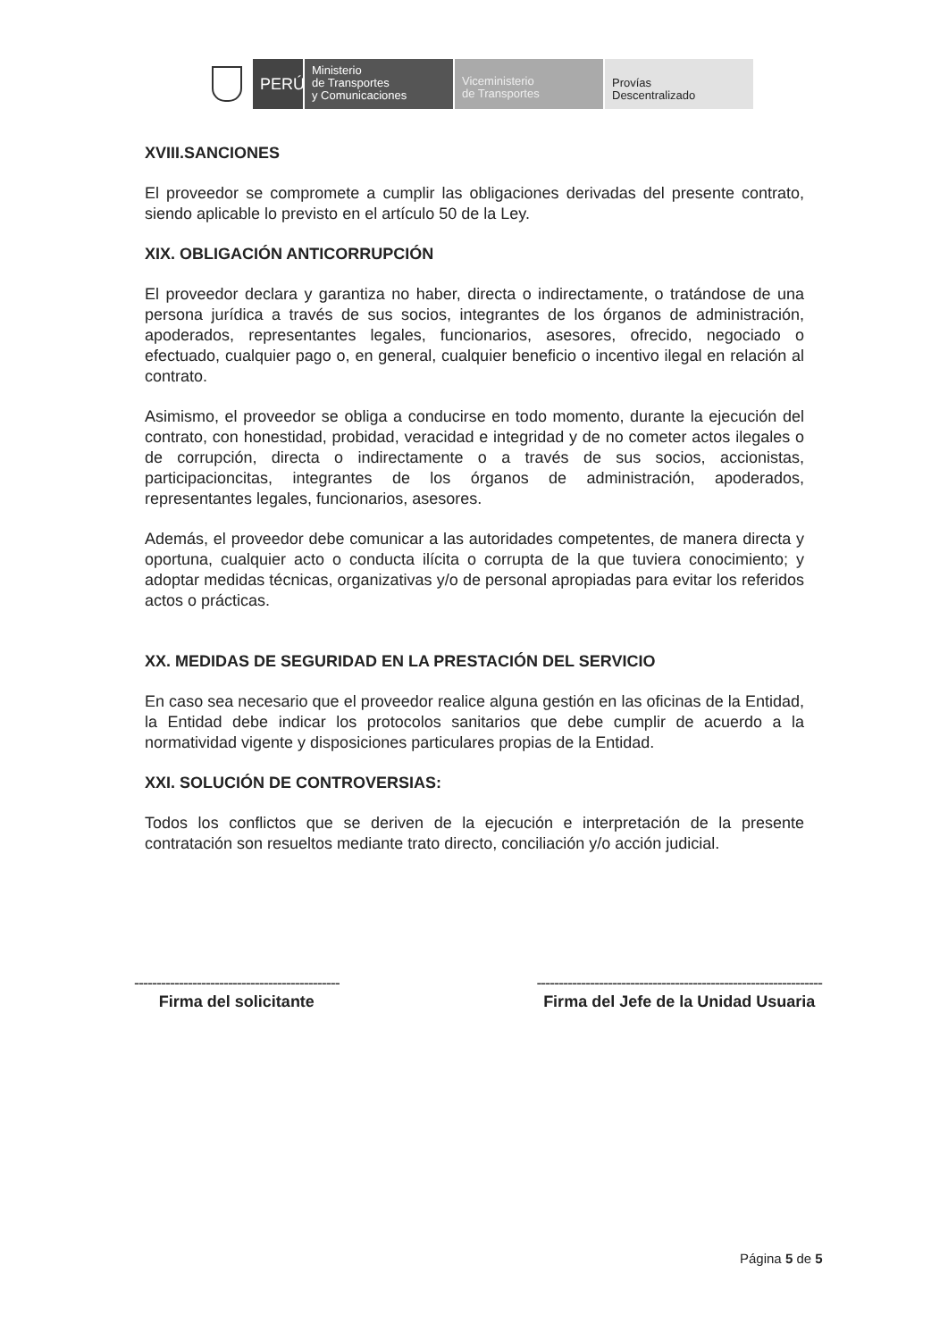PERÚ
Ministerio
de Transportes
y Comunicaciones
Viceministerio
de Transportes
Provías
Descentralizado
XVIII.SANCIONES
El proveedor se compromete a cumplir las obligaciones derivadas del presente contrato, siendo aplicable lo previsto en el artículo 50 de la Ley.
XIX. OBLIGACIÓN ANTICORRUPCIÓN
El proveedor declara y garantiza no haber, directa o indirectamente, o tratándose de una persona jurídica a través de sus socios, integrantes de los órganos de administración, apoderados, representantes legales, funcionarios, asesores, ofrecido, negociado o efectuado, cualquier pago o, en general, cualquier beneficio o incentivo ilegal en relación al contrato.
Asimismo, el proveedor se obliga a conducirse en todo momento, durante la ejecución del contrato, con honestidad, probidad, veracidad e integridad y de no cometer actos ilegales o de corrupción, directa o indirectamente o a través de sus socios, accionistas, participacioncitas, integrantes de los órganos de administración, apoderados, representantes legales, funcionarios, asesores.
Además, el proveedor debe comunicar a las autoridades competentes, de manera directa y oportuna, cualquier acto o conducta ilícita o corrupta de la que tuviera conocimiento; y adoptar medidas técnicas, organizativas y/o de personal apropiadas para evitar los referidos actos o prácticas.
XX. MEDIDAS DE SEGURIDAD EN LA PRESTACIÓN DEL SERVICIO
En caso sea necesario que el proveedor realice alguna gestión en las oficinas de la Entidad, la Entidad debe indicar los protocolos sanitarios que debe cumplir de acuerdo a la normatividad vigente y disposiciones particulares propias de la Entidad.
XXI. SOLUCIÓN DE CONTROVERSIAS:
Todos los conflictos que se deriven de la ejecución e interpretación de la presente contratación son resueltos mediante trato directo, conciliación y/o acción judicial.
----------------------------------------------
Firma del solicitante
----------------------------------------------------------------
Firma del Jefe de la Unidad Usuaria
Página 5 de 5